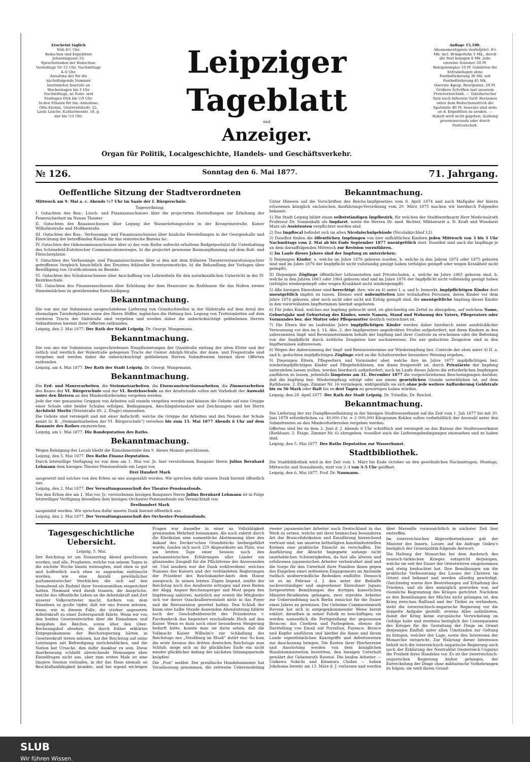Erscheint täglich
früh 6½ Uhr.
Redaction und Expedition Johannisgasse 33.
Sprechstunden der Redaction: Vormittags 10–12 Uhr. Nachmittags 4–6 Uhr.
Annahme der für die nächstfolgende Nummer bestimmten Inserate an Wochentagen bis 3 Uhr Nachmittags, an Sonn- und Festtagen früh bis ½9 Uhr.
In den Filialen für Ins.-Annahme: Otto Klemm, Universitätsstr. 22, Louis Lösche, Katharinenstr. 18, p. nur bis ½3 Uhr.
Leipziger Tageblatt
und
Anzeiger.
Organ für Politik, Localgeschichte, Handels- und Geschäftsverkehr.
Auflage 15,100.
Abonnementspreis vierteljährl. 4½ Mk. incl. Bringerlohn 5 Mk., durch die Post bezogen 6 Mk. Jede einzelne Nummer 30 Pf. Belegexemplar 10 Pf. Gebühren für Extrabeilagen ohne Postbeförderung 36 Mk. mit Postbeförderung 45 Mk.
Inserate 4gesp. Bourgeoisz. 20 Pf. Größere Schriften laut unserem Preisverzeichniß. — Tabellarischer Satz nach höherem Tarif. Reclamen unter dem Redactionsstrich die Spaltzeile 40 Pf. Inserate sind stets an d. Expedition zu senden. — Rabatt wird nicht gegeben. Zahlung praenumerando oder durch Postvorschuß.
№ 126. Sonntag den 6. Mai 1877. 71. Jahrgang.
Oeffentliche Sitzung der Stadtverordneten
Mittwoch am 9. Mai a. c. Abends ½7 Uhr im Saale der I. Bürgerschule.
Tagesordnung:
I. Gutachten des Bau-, Lösch- und Finanzausschusses über die projectirten Herstellungen zur Erhöhung der Feuersicherheit im Neuen Theater.
II. Gutachten des Bauausschusses über Legung der Wasserleitungsrohre in der Kronprinzstraße, Kaiser Wilhelmstraße und Moltkestraße.
III. Gutachten des Bau-, Verfassungs- und Finanzausschusses über bauliche Herstellungen in der Georgenhalle und Einrichtung der betreffenden Räume für das statistische Bureau &c.
IV. Gutachten des Oekonomieausschusses über a) das vom Rathe aufrecht erhaltene Budgetpostulat für Unterhaltung des Schönefeld-Eutritzscher Communicationsweges, b) die projectirt gewesene Baumanpflanzung auf dem Roß- und Fleischerplatze.
V. Gutachten des Verfassungs- und Finanzausschusses über a) den mit dem früheren Theaterrestaurationspachter getroffenen Vergleich hinsichtlich des Ersatzes fehlender Inventarienstücke, b) die Behandlung der Vorlagen über Bewilligung von Gratificationen an Beamte.
VI. Gutachten des Schulausschusses über Anschaffung von Lehrmitteln für den naturkundlichen Unterricht in der IV. Bezirksschule.
VII. Gutachten des Finanzausschusses über Erhöhung der dem Hausvater im Rathhause für das Halten zweier Dienstmädchen zu gewährenden Entschädigung.
Bekanntmachung.
Die von uns zur Submission ausgeschriebene Lieferung von Granitschwellen in der Südstraße auf dem Areal des ehemaligen Turnfestplatzes sowie des Herrn Hüffer, ingleichen die Hebung bez. Legung von Trottoirplatten auf dem vorderen Tracte der Südstraße sind vergeben und werden daher die unberücksichtigt gebliebenen Herren Submittenten hiermit ihrer Offerten entbunden.
Leipzig, den 2. Mai 1877. Der Rath der Stadt Leipzig. Dr. Georgi. Wangemann.
Bekanntmachung.
Die von uns zur Submission ausgeschriebenen Neupflasterungen der Quaistraße entlang der alten Elster und der östlich und westlich der Walestraße gelegenen Tracte der Gustav Adolph-Straße, der Auen- und Fregestraße sind vergeben und werden daher die unberücksichtigt gebliebenen Herren Submittenten hiermit ihrer Offerten entbunden.
Leipzig, am 4. Mai 1877. Der Rath der Stadt Leipzig. Dr. Georgi. Wangemann.
Bekanntmachung.
Die Erd- und Maurerarbeiten, die Steinmetzarbeiten, die Eisenconstructionsarbeiten, die Zimmerarbeiten des Baues der VI. Bürgerschule und der VI. Bezirksschule an der Arndtstraße sollen mit Vorbehalt der Auswahl unter den Bietern an den Mindestfordernden vergeben werden.
Jede der vier genannten Gruppen von Arbeiten soll einzeln vergeben werden und können die Gebote auf eine Gruppe einer Schule oder beider Schulen erfolgen. Bedingungen, Anschlagsformulare und Zeichnungen sind bei Herrn Architekt Moritz (Weststraße 80, 2. Etage) einzusehen.
Die Gebote sind versiegelt und mit einer Aufschrift, welche die Gruppe der Arbeiten und den Namen der Schule nennt (z. B. „Steinmetzarbeiten der VI. Bürgerschule") versehen bis zum 15. Mai 1877 Abends 6 Uhr auf dem Bauamte des Rathes einzureichen.
Leipzig, am 1. Mai 1877. Die Baudeputation des Raths.
Bekanntmachung.
Wegen Reinigung des Locals bleibt die Einnahmestube den 9. dieses Monats geschlossen.
Leipzig, den 5. Mai 1877. Des Raths Finanz-Deputation.
Durch letztwillige Verfügung ist von dem am 1. Mai vor. Js. hier verstorbenen Banquier Herrn Julius Bernhard Lehmann dem hiesigen Theater-Pensionsfonds ein Legat von
Drei Hundert Mark
ausgesetzt und solches von den Erben an uns ausgezahlt worden. Wir sprechen dafür unsern Dank hiermit öffentlich aus.
Leipzig, den 2. Mai 1877. Der Verwaltungsausschuß des Theater-Pensionsfonds.
Von den Erben des am 1. Mai vor. Js. verstorbenen hiesigen Banquiers Herrn Julius Bernhard Lehmann ist in Folge letztwilliger Verfügung desselben dem hiesigen Orchester-Pensionsfonds ein Vermächtniß von
Dreihundert Mark
ausgezahlt worden. Wir sprechen dafür unsern Dank hiermit öffentlich aus.
Leipzig, den 2. Mai 1877. Der Verwaltungsausschuß des Orchester-Pensionsfonds.
Bekanntmachung.
Unter Hinweis auf die Vorschriften des Reichs-Impfgesetzes vom 8. April 1874 und nach Maßgabe der hierzu erlassenen königlich sächsischen Ausführungs-Verordnung vom 20. März 1875 machen wir hierdurch Folgendes bekannt:
1) Die Stadt Leipzig bildet einen selbstständigen Impfbezirk, für welchen der Stadtbezirksarzt Herr Medicinalrath Professor Dr. Sonnenkalb als Impfarzt, sowie die Herren Dr. med. Richter, Militairarzt a. D. Kraft und Wundarzt Marx als Assistenten verpflichtet worden sind.
2) Das Impflocal befindet sich im alten Nicolaischulgebäude (Nicolaikirchhof 12).
3) Daselbst finden die öffentlichen Impfungen von hier aufhältlichen Kindern jeden Mittwoch von 3 bis 5 Uhr Nachmittags vom 2. Mai ab bis Ende September 1877 unentgeltlich statt. Daselbst sind auch die Impflinge je an dem darauffolgenden Mittwoch zur Revision vorzuführen.
4) Im Laufe dieses Jahres sind der Impfung zu unterziehen:
I) Diejenigen Kinder, a. welche im Jahre 1876 geboren worden, b. welche in den Jahren 1874 oder 1875 geboren sind und im Jahre 1876 der Impfpflicht nicht vollständig genügt haben (erfolglos geimpft oder wegen Krankheit nicht geimpft);
II) Diejenigen Zöglinge öffentlicher Lehranstalten und Privatschulen, a. welche im Jahre 1865 geboren sind, b. welche in den Jahren 1863 oder 1864 geboren sind und im Jahre 1876 der Impfpflicht nicht vollständig genügt haben (erfolglos wiedergeimpft oder wegen Krankheit nicht wiedergeimpft).
5) Alle hiesigen Einwohner sind berechtigt, ihre, wie zu 4) unter I. a. und b. bemerkt, impfpflichtigen Kinder dort unentgeltlich impfen zu lassen. Ebenso wird unbemittelten hier wohnhaften Personen, deren Kinder vor dem Jahre 1874 geboren, aber noch nicht oder nicht mit Erfolg geimpft sind, die unentgeltliche Impfung dieser Kinder in den vorerwähnten Impfterminen hiermit angeboten.
6) Für jedes Kind, welches zur Impfung gebracht wird, ist gleichzeitig ein Zettel zu übergeben, auf welchem Name, Geburtsjahr und Geburtstag des Kindes, sowie Namen, Stand und Wohnung des Vaters, Pflegevaters oder Vormundes bez. der Mutter oder Pflegemutter deutlich verzeichnet ist.
7) Die Eltern der im laufenden Jahre impfpflichtigen Kinder werden daher hierdurch unter ausdrücklicher Verwarnung vor den im §. 14, Abs. 2, des Impfgesetzes angedrohten Strafen aufgefordert, mit ihren Kindern in den anberaumten Impf- und Revisionsterminen behufs der Impfung und ihrer Controle zu erscheinen oder die Befreiung von der Impfpflicht durch ärztliche Zeugnisse hier nachzuweisen. Die nur gedachten Zeugnisse sind in den Impfterminen aufzuweisen.
8) Wegen der Anberaumung der Impf- und Revisionstermine zur Wiederimpfung bez. Controle der oben unter 4) II. a. und b. gedachten impfpflichtigen Zöglinge wird an die Schulvorsteher besondere Weisung ergehen.
9) Diejenigen Eltern, Pflegeeltern und Vormünder aber, welche ihre im Jahre 1877 impfpflichtigen bez. wiederimpfpflichtigen Kinder und Pflegebefohlenen, wie ihnen freigestellt ist, durch Privatärzte der Impfung unterziehen lassen wollen, werden hierdurch aufgefordert, noch im Laufe dieses Jahres die erforderlichen Impfungen ausführen zu lassen, jedenfalls längstens am 31. December 1877 die vorgeschriebenen Bescheinigungen darüber, daß die Impfung bez. Wiederimpfung erfolgt oder aus einem gesetzlichen Grunde unterblieben ist, auf dem Rathhause, 2. Etage, Zimmer Nr. 16 vorzulegen, widrigenfalls sie sich ohne jede weitere Aufforderung Geldstrafe bis zu 50 Mark oder Haft bis zu drei Tagen zu gewärtigen haben würden.
Leipzig, den 28. April 1877. Der Rath der Stadt Leipzig. Dr. Tröndlin. Dr. Reichel.
Bekanntmachung.
Die Lieferung der zur Dampfkesselheizung in der hiesigen Stadtwasserkunst auf die Zeit vom 1. Juli 1877 bis mit 30. Juni 1878 erforderlichen ca. 40,000 Ctr. = 2 000,000 Kilogramm Kohlen sollen vorbehältlich der Auswahl unter den Submittenten an den Mindestfordernden vergeben werden.
Offerten sind bis zu dem 2. Juni d. J. Abends 6 Uhr schriftlich und versiegelt an das Bureau der Stadtwasserkunst (Rathhaus, 2. Etage, Zimmer Nr. 6) abzugeben, woselbst auch die Lieferungsbedingungen einzusehen und zu haben sind.
Leipzig, den 5. Mai 1877. Des Raths Deputation zur Wasserkunst.
Stadtbibliothek.
Die Stadtbibliothek wird in der Zeit vom 1. März bis Ende October an den gewöhnlichen Nachmittagen, Montags, Mittwochs und Sonnabends, statt von 2–4 von 3–5 Uhr geöffnet.
Leipzig, den 6. Mai 1877. Prof. Dr. Naumann.
Tagesgeschichtliche Uebersicht.
Leipzig, 5. Mai.
Der Reichstag ist am Donnerstag Abend geschlossen worden, und alle, Propheten, welche von seinem Tagen in die nächste Woche hinein weissagten, sind eben so gut und hoffentlich auch eben so angenehm enttäuscht worden, wie eine Anzahl gewöhnlicher parlamentarischer Sterblicher, die sich auf den Sonnabend als Endziel ihrer Sessionsmühen eingerichtet hatten. Niemand wird darob trauern; die Ansprüche, welche das öffentliche Leben an die Arbeitskraft und Zeit unserer Volksvertreter macht, fordern von dem Einzelnen so große Opfer, daß wir uns freuen müssen, wenn, wie in diesem Falle, die stärker angesetzte Arbeitskraft zu einer Zeitersparniß führte. Wenn wir von den beiden Gesetzentwürfen über die Einnahmen und Ausgaben des Reiches, sowie über den Ober-Rechnungshof absehen, die durch früher erklärtes Entgegenkommen der Reichsregierung hätten in Gesetzeskraft treten müssen, hat der Reichstag auf seine Leistungen mit Befriedigung zurückzublicken, und die Nation hat Ursache, ihm dafür dankbar zu sein. Diese Anerkennung schließt abweichende Meinungen über Einzelfragen nicht aus, aber zum ersten Male ist eine längere Session verlaufen, in der das Haus niemals an Beschlußunfähigkeit krankte, und bei irgend wichtigen Fragen war dasselbe in einer an Vollzähligkeit grenzenden Mehrheit beisammen. Als noch zuletzt durch die Klerikalen eine namentliche Abstimmung über den Ankauf des Decker'schen Grundstücks herbeigeführt wurde, fanden sich noch 229 Abgeordnete am Platz, was am letzten Tage einer Session nach den parlamentarischen Erfahrungen aller Länder ein glänzendes Zeugniß für die Pflichttreue der Anwesenden ist. Und insofern war der Dank wohlverdient, welchen Namens des Kaisers und der verbündeten Regierungen der Präsident des Reichskanzler-Amts dem Hause aussprach. In seinen letzten Zügen liegend, mußte der Reichstag noch das Aeußerste ertragen und zwei Reden der Abgg. August Reichensperger und Most gegen den Impfzwang anhören, natürlich nur soweit die Mitglieder sich vor dieser Quacksalberweisheit nicht in das Foyer und die Restauration gerettet hatten. Den Schluß der kaum eine halbe Stunde dauernden Abendsitzung bildete nach der Geschäftsübersicht des Präsidenten v. Forckenbeck das begeistert erschallende Hoch auf den Kaiser. Wenn es dazu noch einer besonderen Steigerung bedurft hätte, konnte man sie darin sehen, daß die Vollmacht Kaiser Wilhelm's zur Schließung des Reichstags aus „Straßburg im Elsaß" datirt war. So kam die erste Session des dritten deutschen Reichstags zum Schluß; möge sich an ihr glückliches Ende ein nicht minder glücklicher Anfang der nächsten Sitzungsperiode knüpfen!
Die „Post" meldet: Der preußische Handelsminister hat Veranlassung genommen, die zeitweise Uebersiedelung zweier japanesischer Arbeiter nach Deutschland in das Werk zu setzen, welche mit ihrer heimischen besonderen Art der Broncefabrikation und Emaillirung hinreichend vertraut sind, um unseren betheiligten kunstindustriellen Kreisen eine praktische Einsicht zu verschaffen. Die Ausführung der Absicht begegnete anfangs nicht unerheblichen Schwierigkeiten, da fast alle älteren und erfahrenen japanesischen Arbeiter verheirathet sind und die Sorge für den Unterhalt ihrer Familien ihnen gegen das Eingehen eines zeitweisen Engagements im Auslande vielfach unüberwindliche Bedenken einflößte. Dennoch ist es im Februar d. J. den unter der Beihülfe sachverständiger und angesehener Einwohner Japans fortgesetzten Bemühungen des dortigen kaiserlichen Minister-Residenten gelungen, zwei erprobte Arbeiter zur Uebersiedelung nach Berlin zunächst für die Dauer eines Jahres zu gewinnen. Der Geheime Commerzienrath Ravené hat sich in entgegenkommender Weise bereit erklärt, dieselben in seiner Fabrik zu beschäftigen, sie werden namentlich die Fertigstellung der gegossenen Broncen: das Ciseliren und Farbegeben, ebenso die Darstellung von Email auf Porzellan, Fayence, Bronce und Kupfer ausführen und hierbei die ihnen und ihrem Lande eigenthümlichen Kunstgriffe und Arbeitsweisen zur Anschauung bringen. Die Kosten ihrer Hierherreise und Ausrüstung werden von dem königlichen Handelsministerium bestritten, den hiesigen Unterhalt gewährt der Geheimrath Ravené. Die beiden Arbeiter — Unikawa Sokichi und Kitamura Chobei — haben Jokohama bereits am 13. März d. J. verlassen und werden über Marseille voraussichtlich in nächster Zeit hier eintreffen.
Im österreichischen Abgeordnetenhause gab der Minister des Innern, Lasser, auf die Anfrage Giskra's bezüglich der Orientpolitik folgende Antwort:
Die Haltung der Monarchie bei dem Ausbruch des russisch-türkischen Krieges entspricht derjenigen, welche sie seit der Dauer der Orientwirren eingenommen und stetig beobachtet hat. Ihre Bemühungen um die praktische Verbesserung des Looses der Christen im Orient sind bekannt und werden allseitig gewürdigt. Gleichzeitig waren ihre Bestrebungen auf Erhaltung des Friedens, und als dies unmöglich geworden war, auf räumliche Begrenzung des Krieges gerichtet. Nachdem es den Bemühungen der Mächte nicht gelungen ist, den Krieg zwischen Rußland und der Türkei zu verhindern, steht die österreichisch-ungarische Regierung vor die doppelte Aufgabe gestellt, erstens Alles aufzubieten, damit der Krieg keine europäische Verwickelung im Gefolge habe und zweitens bezüglich der Consequenzen des Krieges für die Gestaltung der Dinge im Orient denjenigen Einfluß unter allen Umständen zur Geltung zu bringen, welcher der Lage, sowie den Interessen der Monarchie entspricht. Zur Wahrung dieser Interessen behält sich die österreichisch-ungarische Regierung auch nach der Erklärung der Neutralität Oesterreich-Ungarns die Freiheit ihres Handelns vor. Es ist der österreichisch-ungarischen Regierung bisher gelungen, der Entwickelung der Dinge ohne militairische Vorkehrungen zu folgen; sie wird ihrem Grund-
SLUB
Wir führen Wissen.